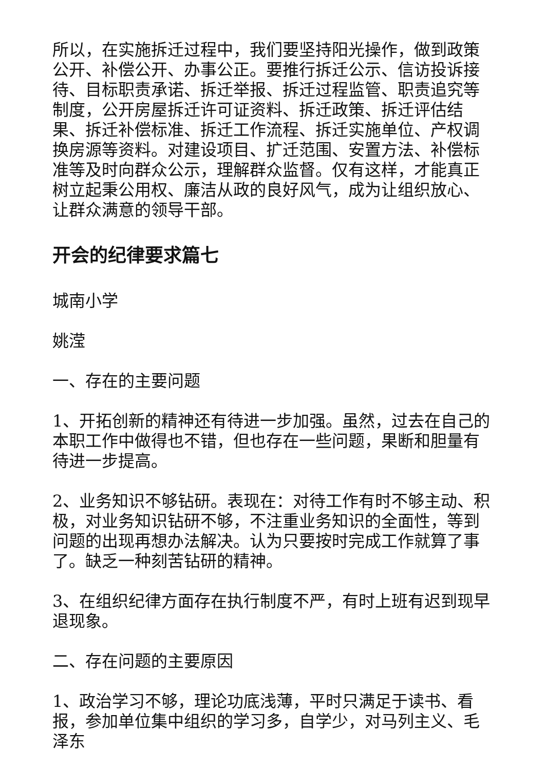所以，在实施拆迁过程中，我们要坚持阳光操作，做到政策公开、补偿公开、办事公正。要推行拆迁公示、信访投诉接待、目标职责承诺、拆迁举报、拆迁过程监管、职责追究等制度，公开房屋拆迁许可证资料、拆迁政策、拆迁评估结果、拆迁补偿标准、拆迁工作流程、拆迁实施单位、产权调换房源等资料。对建设项目、扩迁范围、安置方法、补偿标准等及时向群众公示，理解群众监督。仅有这样，才能真正树立起秉公用权、廉洁从政的良好风气，成为让组织放心、让群众满意的领导干部。
开会的纪律要求篇七
城南小学
姚滢
一、存在的主要问题
1、开拓创新的精神还有待进一步加强。虽然，过去在自己的本职工作中做得也不错，但也存在一些问题，果断和胆量有待进一步提高。
2、业务知识不够钻研。表现在：对待工作有时不够主动、积极，对业务知识钻研不够，不注重业务知识的全面性，等到问题的出现再想办法解决。认为只要按时完成工作就算了事了。缺乏一种刻苦钻研的精神。
3、在组织纪律方面存在执行制度不严，有时上班有迟到现早退现象。
二、存在问题的主要原因
1、政治学习不够，理论功底浅薄，平时只满足于读书、看报，参加单位集中组织的学习多，自学少，对马列主义、毛泽东